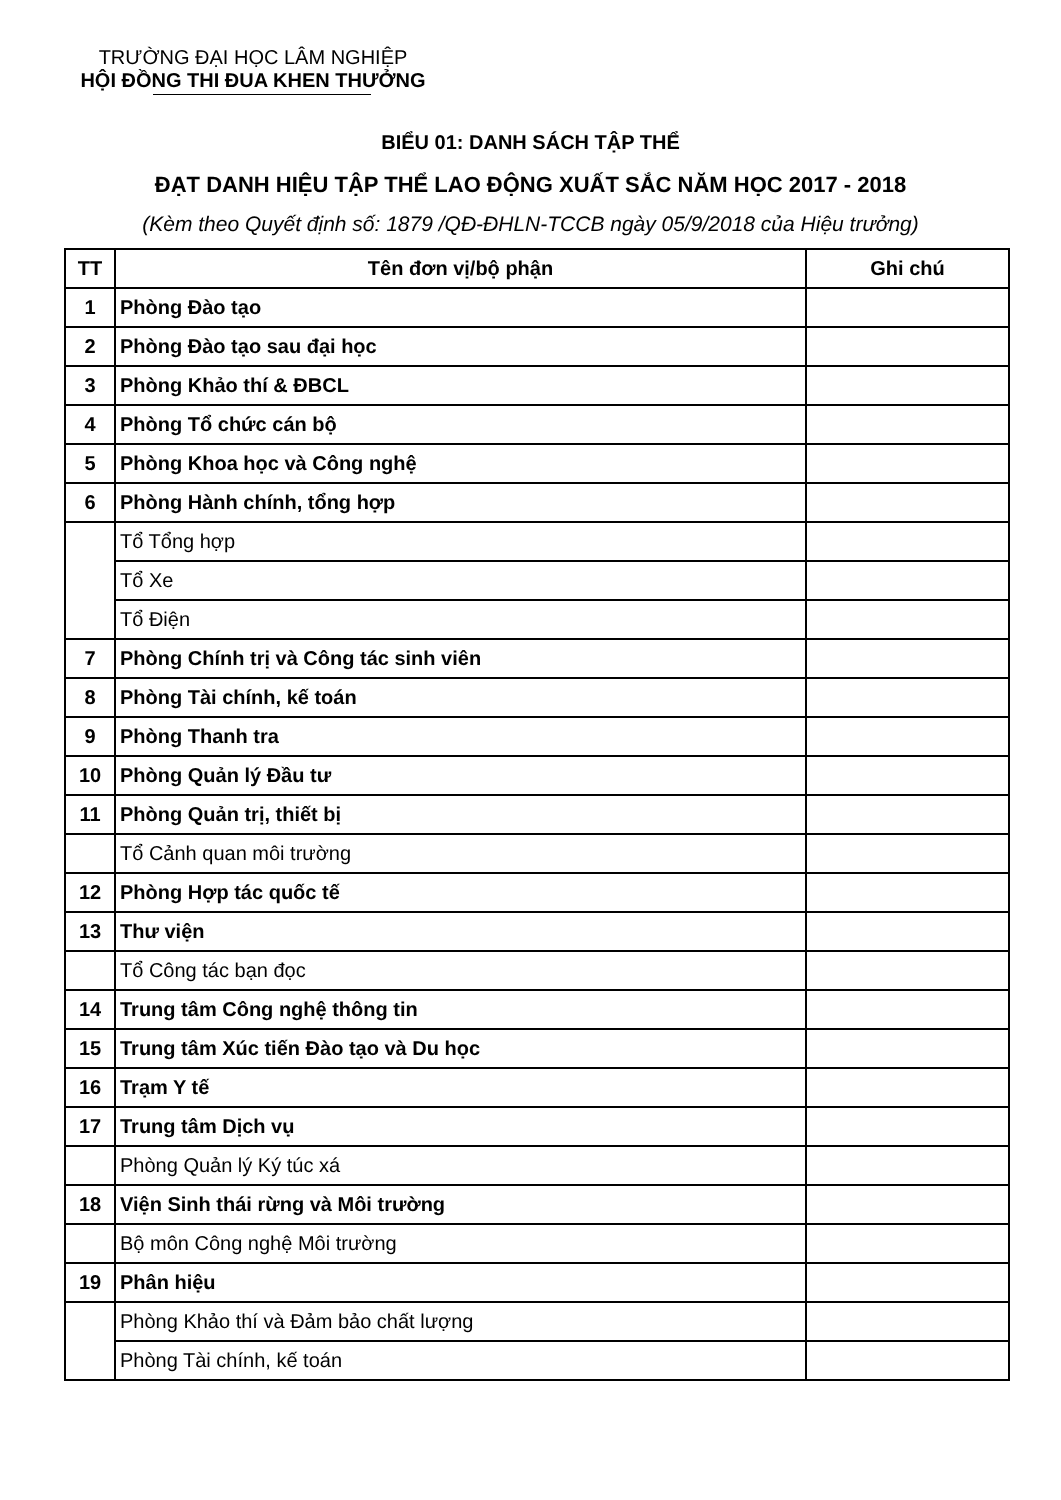TRƯỜNG ĐẠI HỌC LÂM NGHIỆP
HỘI ĐỒNG THI ĐUA KHEN THƯỞNG
BIỂU 01: DANH SÁCH TẬP THỂ
ĐẠT DANH HIỆU TẬP THỂ LAO ĐỘNG XUẤT SẮC NĂM HỌC 2017 - 2018
(Kèm theo Quyết định số: 1879 /QĐ-ĐHLN-TCCB ngày 05/9/2018 của Hiệu trưởng)
| TT | Tên đơn vị/bộ phận | Ghi chú |
| --- | --- | --- |
| 1 | Phòng Đào tạo | |
| 2 | Phòng Đào tạo sau đại học | |
| 3 | Phòng Khảo thí & ĐBCL | |
| 4 | Phòng Tổ chức cán bộ | |
| 5 | Phòng Khoa học và Công nghệ | |
| 6 | Phòng Hành chính, tổng hợp | |
| | Tổ Tổng hợp | |
| | Tổ Xe | |
| | Tổ Điện | |
| 7 | Phòng Chính trị và Công tác sinh viên | |
| 8 | Phòng Tài chính, kế toán | |
| 9 | Phòng Thanh tra | |
| 10 | Phòng Quản lý Đầu tư | |
| 11 | Phòng Quản trị, thiết bị | |
| | Tổ Cảnh quan môi trường | |
| 12 | Phòng Hợp tác quốc tế | |
| 13 | Thư viện | |
| | Tổ Công tác bạn đọc | |
| 14 | Trung tâm Công nghệ thông tin | |
| 15 | Trung tâm Xúc tiến Đào tạo và Du học | |
| 16 | Trạm Y tế | |
| 17 | Trung tâm Dịch vụ | |
| | Phòng Quản lý Ký túc xá | |
| 18 | Viện Sinh thái rừng và Môi trường | |
| | Bộ môn Công nghệ Môi trường | |
| 19 | Phân hiệu | |
| | Phòng Khảo thí và Đảm bảo chất lượng | |
| | Phòng Tài chính, kế toán | |